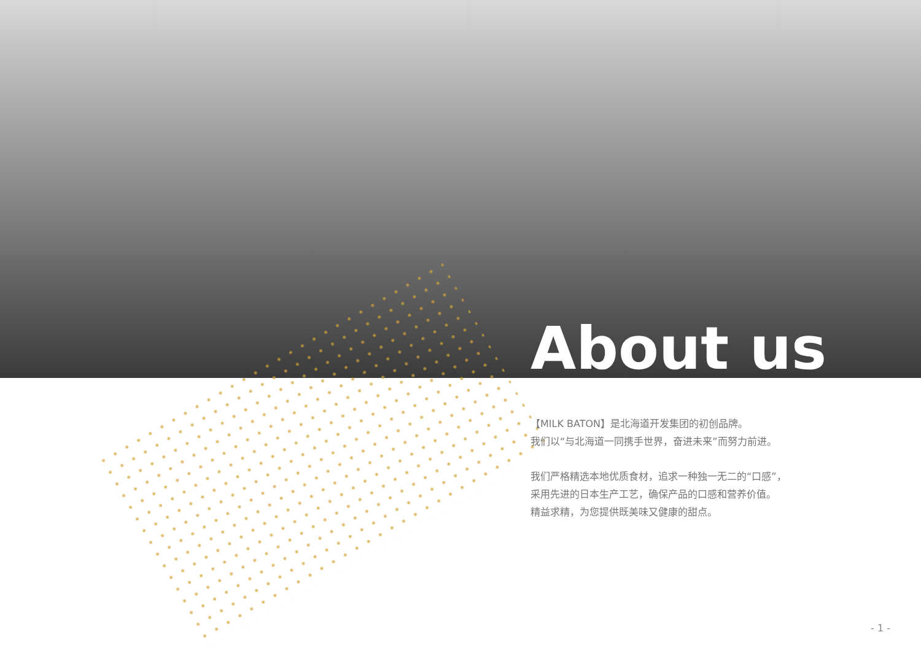About us
【MILK BATON】是北海道开发集团的初创品牌。
我们以“与北海道一同携手世界，奋进未来”而努力前进。
我们严格精选本地优质食材，追求一种独一无二的“口感”，
采用先进的日本生产工艺，确保产品的口感和营养价值。
精益求精，为您提供既美味又健康的甜点。
- 1 -